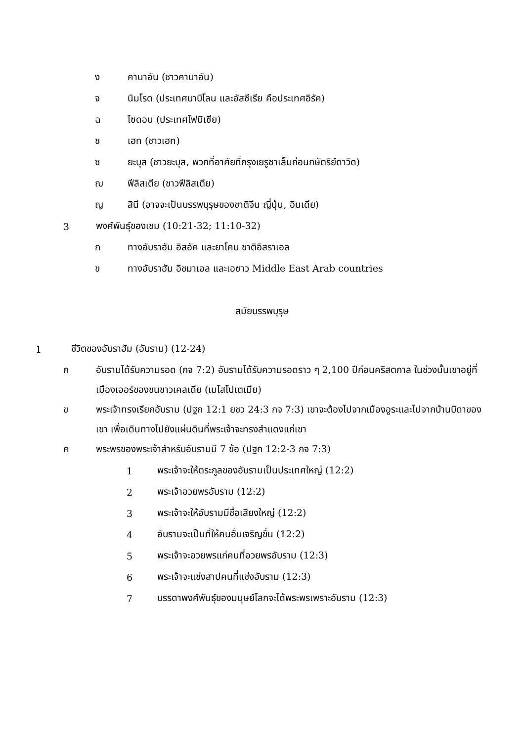ง คานาอัน (ชาวคานาอัน)
จ นิมโรด (ประเทศบาบิโลน และอัสซีเรีย คือประเทศอิรัค)
ฉ ไซดอน (ประเทศโฟนิเซีย)
ช เฮท (ชาวเฮท)
ซ ยะบุส (ชาวยะบุส, พวกที่อาศัยที่กรุงเยรูซาเล็มก่อนกษัตริย์ดาวิด)
ฌ ฟีลิสเตีย (ชาวฟีลิสเตีย)
ญ สินี (อาจจะเป็นบรรพบุรุษของชาติจีน ญี่ปุ่น, อินเดีย)
3 พงศ์พันธุ์ของเชม (10:21-32; 11:10-32)
ก ทางอับราฮัม อิสอัค และยาโคบ ชาติอิสราเอล
ข ทางอับราฮัม อิชมาเอล และเอซาว Middle East Arab countries
สมัยบรรพบุรุษ
1 ชีวิตของอับราฮัม (อับราม) (12-24)
ก อับรามได้รับความรอด (กจ 7:2) อับรามได้รับความรอดราว ๆ 2,100 ปีก่อนคริสตกาล ในช่วงนั้นเขาอยู่ที่เมืองเออร์ของชนชาวเคลเดีย (เมโสโปเตเมีย)
ข พระเจ้าทรงเรียกอับราม (ปฐก 12:1 ยชว 24:3 กจ 7:3) เขาจะต้องไปจากเมืองอูระและไปจากบ้านบิดาของเขา เพื่อเดินทางไปยังแผ่นดินที่พระเจ้าจะทรงสำแดงแก่เขา
ค พระพรของพระเจ้าสำหรับอับรามมี 7 ข้อ (ปฐก 12:2-3 กจ 7:3)
1 พระเจ้าจะให้ตระกูลของอับรามเป็นประเทศใหญ่ (12:2)
2 พระเจ้าอวยพรอับราม (12:2)
3 พระเจ้าจะให้อับรามมีชื่อเสียงใหญ่ (12:2)
4 อับรามจะเป็นที่ให้คนอื่นเจริญขึ้น (12:2)
5 พระเจ้าจะอวยพรแก่คนที่อวยพรอับราม (12:3)
6 พระเจ้าจะแช่งสาปคนที่แช่งอับราม (12:3)
7 บรรดาพงศ์พันธุ์ของมนุษย์โลกจะได้พระพรเพราะอับราม (12:3)